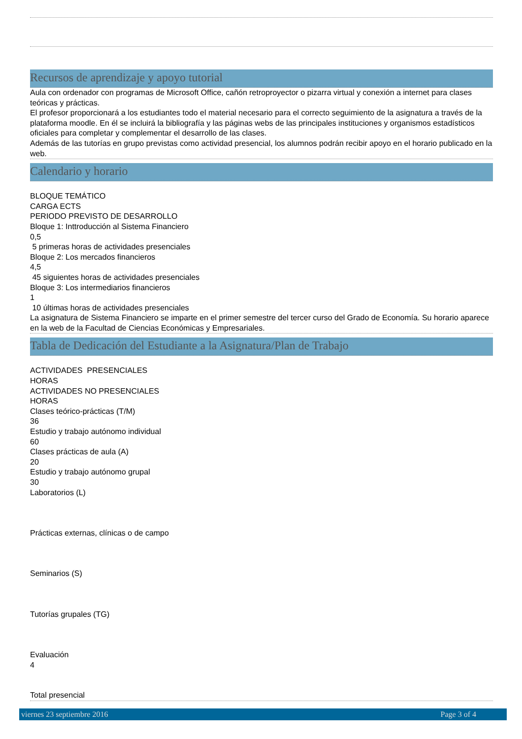Recursos de aprendizaje y apoyo tutorial
Aula con ordenador con programas de Microsoft Office, cañón retroproyector o pizarra virtual y conexión a internet para clases teóricas y prácticas.
El profesor proporcionará a los estudiantes todo el material necesario para el correcto seguimiento de la asignatura a través de la plataforma moodle. En él se incluirá la bibliografía y las páginas webs de las principales instituciones y organismos estadísticos oficiales para completar y complementar el desarrollo de las clases.
Además de las tutorías en grupo previstas como actividad presencial, los alumnos podrán recibir apoyo en el horario publicado en la web.
Calendario y horario
BLOQUE TEMÁTICO
CARGA ECTS
PERIODO PREVISTO DE DESARROLLO
Bloque 1: Inttroducción al Sistema Financiero
0,5
5 primeras horas de actividades presenciales
Bloque 2: Los mercados financieros
4,5
45 siguientes horas de actividades presenciales
Bloque 3: Los intermediarios financieros
1
10 últimas horas de actividades presenciales
La asignatura de Sistema Financiero se imparte en el primer semestre del tercer curso del Grado de Economía. Su horario aparece en la web de la Facultad de Ciencias Económicas y Empresariales.
Tabla de Dedicación del Estudiante a la Asignatura/Plan de Trabajo
ACTIVIDADES PRESENCIALES
HORAS
ACTIVIDADES NO PRESENCIALES
HORAS
Clases teórico-prácticas (T/M)
36
Estudio y trabajo autónomo individual
60
Clases prácticas de aula (A)
20
Estudio y trabajo autónomo grupal
30
Laboratorios (L)
Prácticas externas, clínicas o de campo
Seminarios (S)
Tutorías grupales (TG)
Evaluación
4
Total presencial
viernes 23 septiembre 2016 Page 3 of 4